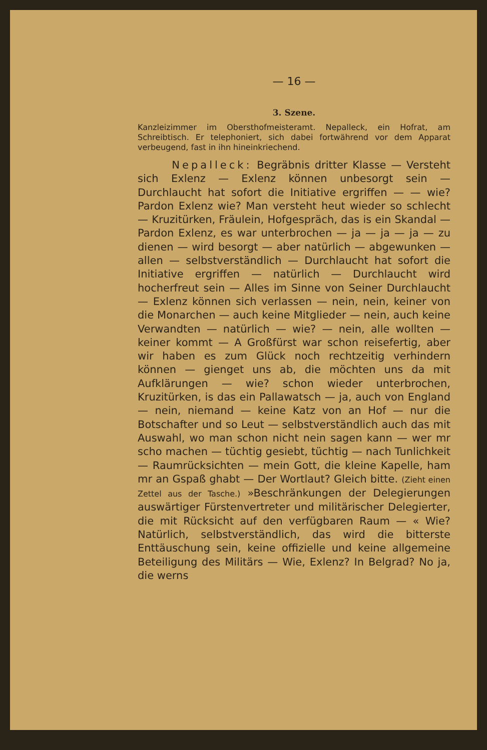— 16 —
3. Szene.
Kanzleizimmer im Obersthofmeisteramt. Nepalleck, ein Hofrat, am Schreibtisch. Er telephoniert, sich dabei fortwährend vor dem Apparat verbeugend, fast in ihn hineinkriechend.
Nepalleck: Begräbnis dritter Klasse — Versteht sich Exlenz — Exlenz können unbesorgt sein — Durchlaucht hat sofort die Initiative ergriffen — — wie? Pardon Exlenz wie? Man versteht heut wieder so schlecht — Kruzitürken, Fräulein, Hofgespräch, das is ein Skandal — Pardon Exlenz, es war unterbrochen — ja — ja — ja — zu dienen — wird besorgt — aber natürlich — abgewunken — allen — selbstverständlich — Durchlaucht hat sofort die Initiative ergriffen — natürlich — Durchlaucht wird hocherfreut sein — Alles im Sinne von Seiner Durchlaucht — Exlenz können sich verlassen — nein, nein, keiner von die Monarchen — auch keine Mitglieder — nein, auch keine Verwandten — natürlich — wie? — nein, alle wollten — keiner kommt — A Großfürst war schon reisefertig, aber wir haben es zum Glück noch rechtzeitig verhindern können — gienget uns ab, die möchten uns da mit Aufklärungen — wie? schon wieder unterbrochen, Kruzitürken, is das ein Pallawatsch — ja, auch von England — nein, niemand — keine Katz von an Hof — nur die Botschafter und so Leut — selbstverständlich auch das mit Auswahl, wo man schon nicht nein sagen kann — wer mr scho machen — tüchtig gesiebt, tüchtig — nach Tunlichkeit — Raumrücksichten — mein Gott, die kleine Kapelle, ham mr an Gspaß ghabt — Der Wortlaut? Gleich bitte. (Zieht einen Zettel aus der Tasche.) »Beschränkungen der Delegierungen auswärtiger Fürstenvertreter und militärischer Delegierter, die mit Rücksicht auf den verfügbaren Raum — « Wie? Natürlich, selbstverständlich, das wird die bitterste Enttäuschung sein, keine offizielle und keine allgemeine Beteiligung des Militärs — Wie, Exlenz? In Belgrad? No ja, die werns